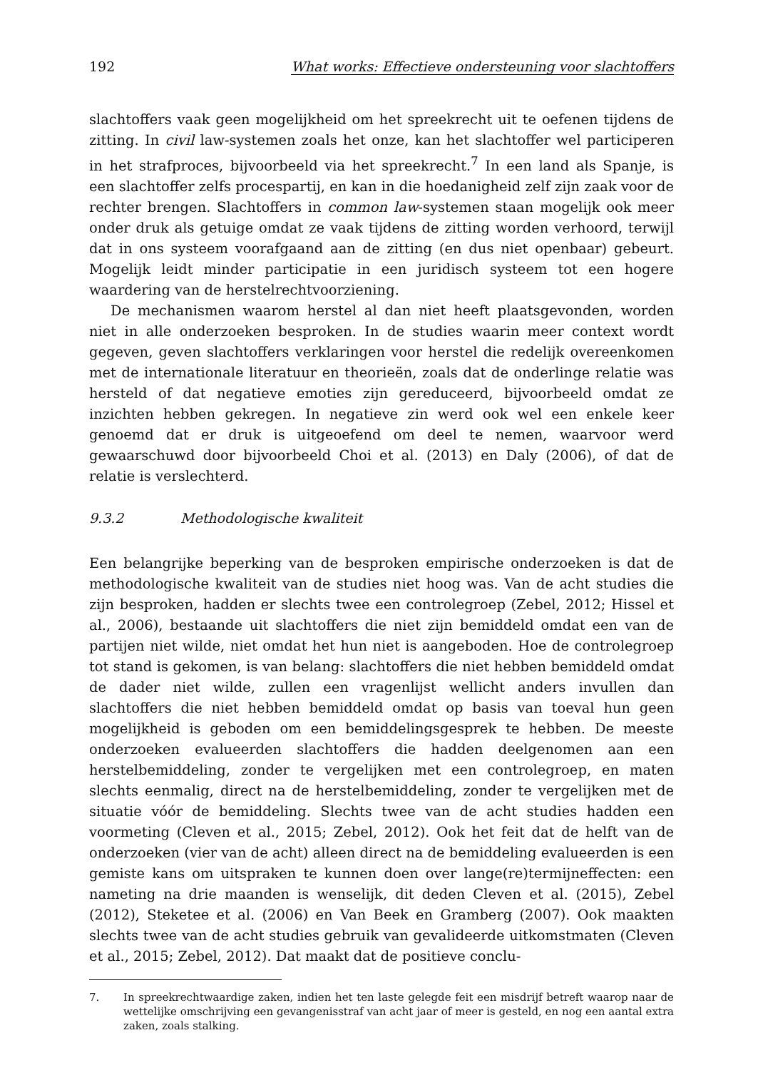192 What works: Effectieve ondersteuning voor slachtoffers
slachtoffers vaak geen mogelijkheid om het spreekrecht uit te oefenen tijdens de zitting. In civil law-systemen zoals het onze, kan het slachtoffer wel participeren in het strafproces, bijvoorbeeld via het spreekrecht.<sup>7</sup> In een land als Spanje, is een slachtoffer zelfs procespartij, en kan in die hoedanigheid zelf zijn zaak voor de rechter brengen. Slachtoffers in common law-systemen staan mogelijk ook meer onder druk als getuige omdat ze vaak tijdens de zitting worden verhoord, terwijl dat in ons systeem voorafgaand aan de zitting (en dus niet openbaar) gebeurt. Mogelijk leidt minder participatie in een juridisch systeem tot een hogere waardering van de herstelrechtvoorziening.
De mechanismen waarom herstel al dan niet heeft plaatsgevonden, worden niet in alle onderzoeken besproken. In de studies waarin meer context wordt gegeven, geven slachtoffers verklaringen voor herstel die redelijk overeenkomen met de internationale literatuur en theorieën, zoals dat de onderlinge relatie was hersteld of dat negatieve emoties zijn gereduceerd, bijvoorbeeld omdat ze inzichten hebben gekregen. In negatieve zin werd ook wel een enkele keer genoemd dat er druk is uitgeoefend om deel te nemen, waarvoor werd gewaarschuwd door bijvoorbeeld Choi et al. (2013) en Daly (2006), of dat de relatie is verslechterd.
9.3.2 Methodologische kwaliteit
Een belangrijke beperking van de besproken empirische onderzoeken is dat de methodologische kwaliteit van de studies niet hoog was. Van de acht studies die zijn besproken, hadden er slechts twee een controlegroep (Zebel, 2012; Hissel et al., 2006), bestaande uit slachtoffers die niet zijn bemiddeld omdat een van de partijen niet wilde, niet omdat het hun niet is aangeboden. Hoe de controlegroep tot stand is gekomen, is van belang: slachtoffers die niet hebben bemiddeld omdat de dader niet wilde, zullen een vragenlijst wellicht anders invullen dan slachtoffers die niet hebben bemiddeld omdat op basis van toeval hun geen mogelijkheid is geboden om een bemiddelingsgesprek te hebben. De meeste onderzoeken evalueerden slachtoffers die hadden deelgenomen aan een herstelbemiddeling, zonder te vergelijken met een controlegroep, en maten slechts eenmalig, direct na de herstelbemiddeling, zonder te vergelijken met de situatie vóór de bemiddeling. Slechts twee van de acht studies hadden een voormeting (Cleven et al., 2015; Zebel, 2012). Ook het feit dat de helft van de onderzoeken (vier van de acht) alleen direct na de bemiddeling evalueerden is een gemiste kans om uitspraken te kunnen doen over lange(re)termijneffecten: een nameting na drie maanden is wenselijk, dit deden Cleven et al. (2015), Zebel (2012), Steketee et al. (2006) en Van Beek en Gramberg (2007). Ook maakten slechts twee van de acht studies gebruik van gevalideerde uitkomstmaten (Cleven et al., 2015; Zebel, 2012). Dat maakt dat de positieve conclu-
7. In spreekrechtwaardige zaken, indien het ten laste gelegde feit een misdrijf betreft waarop naar de wettelijke omschrijving een gevangenisstraf van acht jaar of meer is gesteld, en nog een aantal extra zaken, zoals stalking.